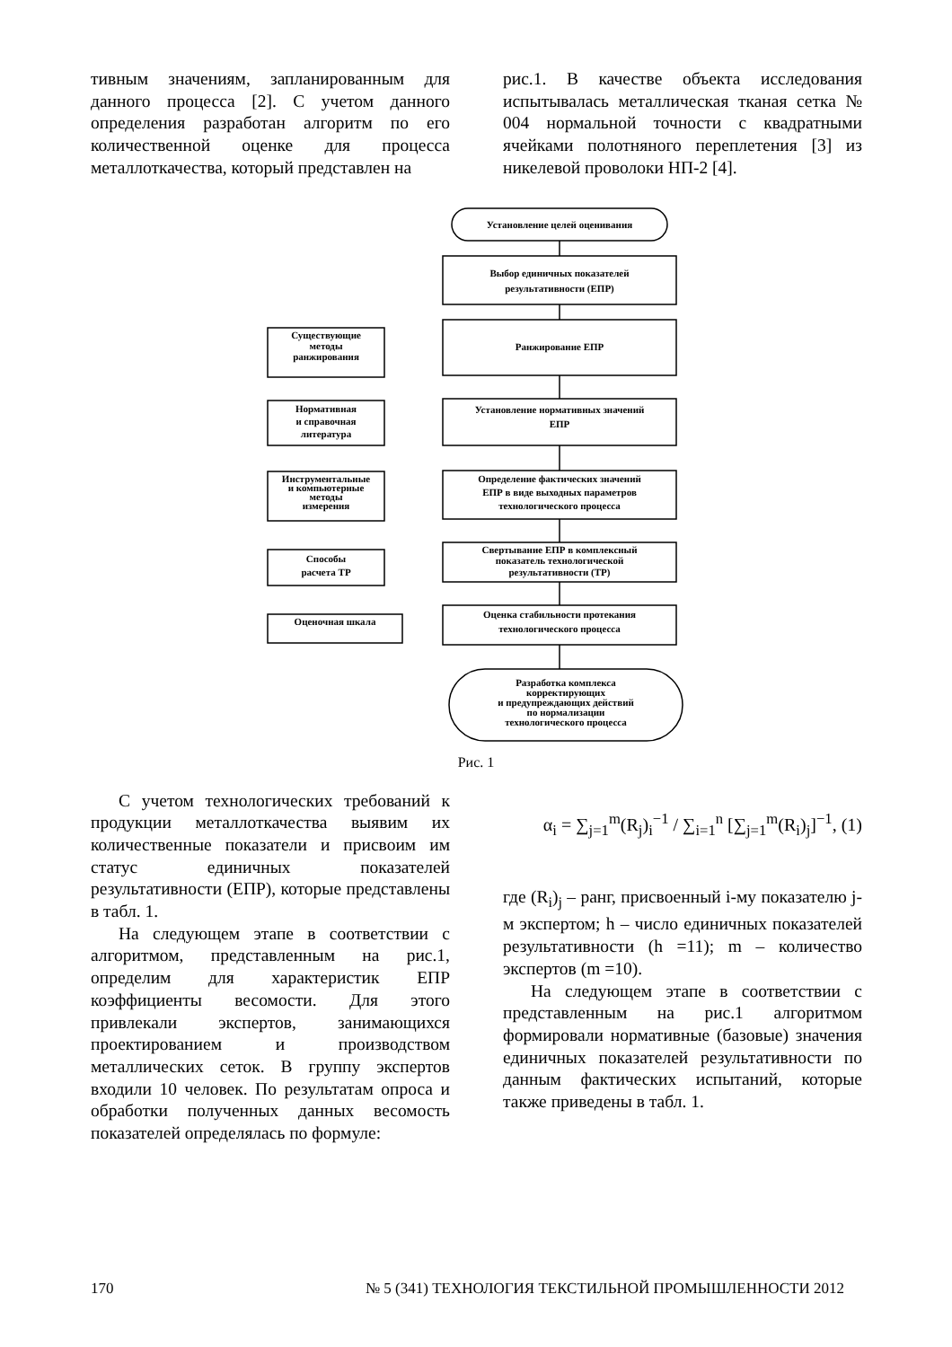тивным значениям, запланированным для данного процесса [2]. С учетом данного определения разработан алгоритм по его количественной оценке для процесса металлоткачества, который представлен на
рис.1. В качестве объекта исследования испытывалась металлическая тканая сетка № 004 нормальной точности с квадратными ячейками полотняного переплетения [3] из никелевой проволоки НП-2 [4].
Установление целей оценивания
Выбор единичных показателей
результативности (ЕПР)
Ранжирование ЕПР
Установление нормативных значений
ЕПР
Определение фактических значений
ЕПР в виде выходных параметров
технологического процесса
Свертывание ЕПР в комплексный
показатель технологической
результативности (ТР)
Оценка стабильности протекания
технологического процесса
Разработка комплекса
корректирующих
и предупреждающих действий
по нормализации
технологического процесса
Существующие
методы
ранжирования
Нормативная
и справочная
литература
Инструментальные
и компьютерные
методы
измерения
Способы
расчета ТР
Оценочная шкала
Рис. 1
С учетом технологических требований к продукции металлоткачества выявим их количественные показатели и присвоим им статус единичных показателей результативности (ЕПР), которые представлены в табл. 1.
На следующем этапе в соответствии с алгоритмом, представленным на рис.1, определим для характеристик ЕПР коэффициенты весомости. Для этого привлекали экспертов, занимающихся проектированием и производством металлических сеток. В группу экспертов входили 10 человек. По результатам опроса и обработки полученных данных весомость показателей определялась по формуле:
α<sub>i</sub> = ∑<sub>j=1</sub><sup>m</sup>(R<sub>j</sub>)<sub>i</sub><sup>−1</sup> / ∑<sub>i=1</sub><sup>n</sup> [∑<sub>j=1</sub><sup>m</sup>(R<sub>i</sub>)<sub>j</sub>]<sup>−1</sup>, (1)
где (R<sub>i</sub>)<sub>j</sub> – ранг, присвоенный i-му показателю j-м экспертом; h – число единичных показателей результативности (h =11); m – количество экспертов (m =10).
На следующем этапе в соответствии с представленным на рис.1 алгоритмом формировали нормативные (базовые) значения единичных показателей результативности по данным фактических испытаний, которые также приведены в табл. 1.
170 № 5 (341) ТЕХНОЛОГИЯ ТЕКСТИЛЬНОЙ ПРОМЫШЛЕННОСТИ 2012